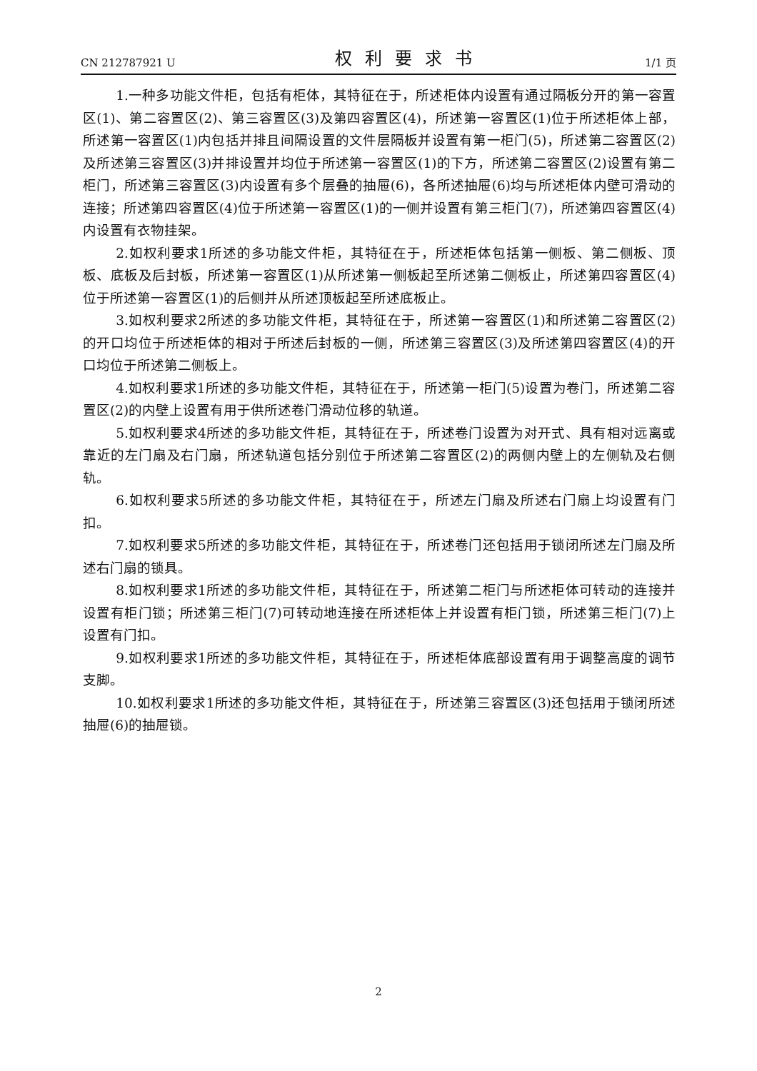CN 212787921 U 权利要求书 1/1 页
1.一种多功能文件柜，包括有柜体，其特征在于，所述柜体内设置有通过隔板分开的第一容置区(1)、第二容置区(2)、第三容置区(3)及第四容置区(4)，所述第一容置区(1)位于所述柜体上部，所述第一容置区(1)内包括并排且间隔设置的文件层隔板并设置有第一柜门(5)，所述第二容置区(2)及所述第三容置区(3)并排设置并均位于所述第一容置区(1)的下方，所述第二容置区(2)设置有第二柜门，所述第三容置区(3)内设置有多个层叠的抽屉(6)，各所述抽屉(6)均与所述柜体内壁可滑动的连接；所述第四容置区(4)位于所述第一容置区(1)的一侧并设置有第三柜门(7)，所述第四容置区(4)内设置有衣物挂架。
2.如权利要求1所述的多功能文件柜，其特征在于，所述柜体包括第一侧板、第二侧板、顶板、底板及后封板，所述第一容置区(1)从所述第一侧板起至所述第二侧板止，所述第四容置区(4)位于所述第一容置区(1)的后侧并从所述顶板起至所述底板止。
3.如权利要求2所述的多功能文件柜，其特征在于，所述第一容置区(1)和所述第二容置区(2)的开口均位于所述柜体的相对于所述后封板的一侧，所述第三容置区(3)及所述第四容置区(4)的开口均位于所述第二侧板上。
4.如权利要求1所述的多功能文件柜，其特征在于，所述第一柜门(5)设置为卷门，所述第二容置区(2)的内壁上设置有用于供所述卷门滑动位移的轨道。
5.如权利要求4所述的多功能文件柜，其特征在于，所述卷门设置为对开式、具有相对远离或靠近的左门扇及右门扇，所述轨道包括分别位于所述第二容置区(2)的两侧内壁上的左侧轨及右侧轨。
6.如权利要求5所述的多功能文件柜，其特征在于，所述左门扇及所述右门扇上均设置有门扣。
7.如权利要求5所述的多功能文件柜，其特征在于，所述卷门还包括用于锁闭所述左门扇及所述右门扇的锁具。
8.如权利要求1所述的多功能文件柜，其特征在于，所述第二柜门与所述柜体可转动的连接并设置有柜门锁；所述第三柜门(7)可转动地连接在所述柜体上并设置有柜门锁，所述第三柜门(7)上设置有门扣。
9.如权利要求1所述的多功能文件柜，其特征在于，所述柜体底部设置有用于调整高度的调节支脚。
10.如权利要求1所述的多功能文件柜，其特征在于，所述第三容置区(3)还包括用于锁闭所述抽屉(6)的抽屉锁。
2